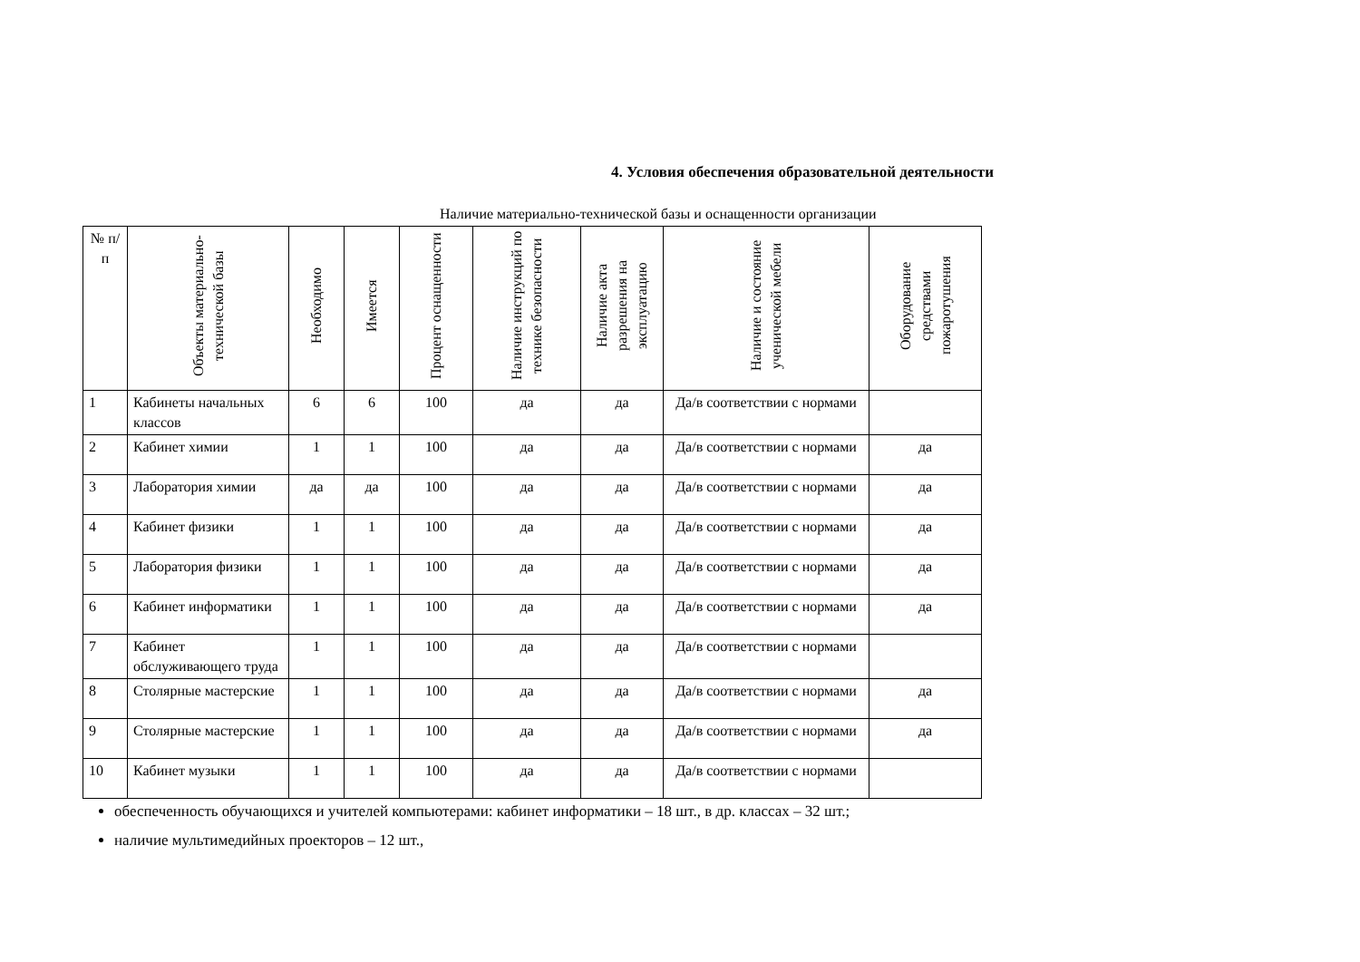4. Условия обеспечения образовательной деятельности
Наличие материально-технической базы и оснащенности организации
| № п/п | Объекты материально-технической базы | Необходимо | Имеется | Процент оснащенности | Наличие инструкций по технике безопасности | Наличие акта разрешения на эксплуатацию | Наличие и состояние ученической мебели | Оборудование средствами пожаротушения |
| --- | --- | --- | --- | --- | --- | --- | --- | --- |
| 1 | Кабинеты начальных классов | 6 | 6 | 100 | да | да | Да/в соответствии с нормами | |
| 2 | Кабинет химии | 1 | 1 | 100 | да | да | Да/в соответствии с нормами | да |
| 3 | Лаборатория химии | да | да | 100 | да | да | Да/в соответствии с нормами | да |
| 4 | Кабинет физики | 1 | 1 | 100 | да | да | Да/в соответствии с нормами | да |
| 5 | Лаборатория физики | 1 | 1 | 100 | да | да | Да/в соответствии с нормами | да |
| 6 | Кабинет информатики | 1 | 1 | 100 | да | да | Да/в соответствии с нормами | да |
| 7 | Кабинет обслуживающего труда | 1 | 1 | 100 | да | да | Да/в соответствии с нормами | |
| 8 | Столярные мастерские | 1 | 1 | 100 | да | да | Да/в соответствии с нормами | да |
| 9 | Столярные мастерские | 1 | 1 | 100 | да | да | Да/в соответствии с нормами | да |
| 10 | Кабинет музыки | 1 | 1 | 100 | да | да | Да/в соответствии с нормами | |
обеспеченность обучающихся и учителей компьютерами: кабинет информатики – 18 шт., в др. классах – 32 шт.;
наличие мультимедийных проекторов – 12 шт.,